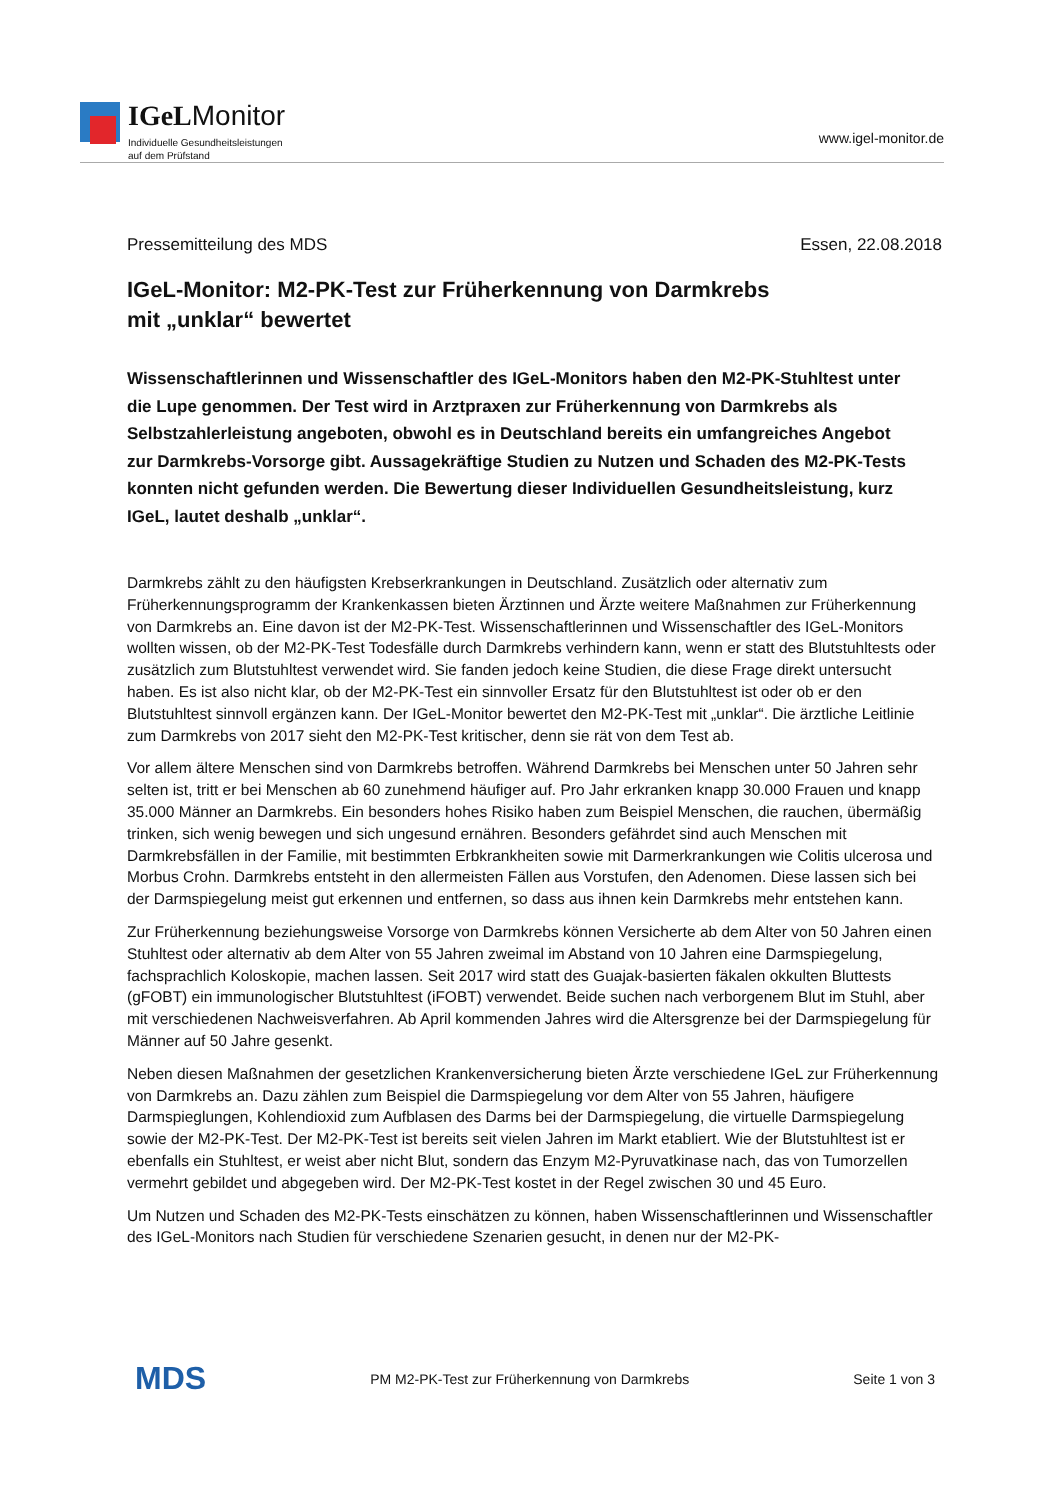IGeLMonitor
Individuelle Gesundheitsleistungen
auf dem Prüfstand
www.igel-monitor.de
Pressemitteilung des MDS Essen, 22.08.2018
IGeL-Monitor: M2-PK-Test zur Früherkennung von Darmkrebs
mit „unklar“ bewertet
Wissenschaftlerinnen und Wissenschaftler des IGeL-Monitors haben den M2-PK-Stuhltest unter die Lupe genommen. Der Test wird in Arztpraxen zur Früherkennung von Darmkrebs als Selbstzahlerleistung angeboten, obwohl es in Deutschland bereits ein umfangreiches Angebot zur Darmkrebs-Vorsorge gibt. Aussagekräftige Studien zu Nutzen und Schaden des M2-PK-Tests konnten nicht gefunden werden. Die Bewertung dieser Individuellen Gesundheitsleistung, kurz IGeL, lautet deshalb „unklar“.
Darmkrebs zählt zu den häufigsten Krebserkrankungen in Deutschland. Zusätzlich oder alternativ zum Früherkennungsprogramm der Krankenkassen bieten Ärztinnen und Ärzte weitere Maßnahmen zur Früherkennung von Darmkrebs an. Eine davon ist der M2-PK-Test. Wissenschaftlerinnen und Wissenschaftler des IGeL-Monitors wollten wissen, ob der M2-PK-Test Todesfälle durch Darmkrebs verhindern kann, wenn er statt des Blutstuhltests oder zusätzlich zum Blutstuhltest verwendet wird. Sie fanden jedoch keine Studien, die diese Frage direkt untersucht haben. Es ist also nicht klar, ob der M2-PK-Test ein sinnvoller Ersatz für den Blutstuhltest ist oder ob er den Blutstuhltest sinnvoll ergänzen kann. Der IGeL-Monitor bewertet den M2-PK-Test mit „unklar“. Die ärztliche Leitlinie zum Darmkrebs von 2017 sieht den M2-PK-Test kritischer, denn sie rät von dem Test ab.
Vor allem ältere Menschen sind von Darmkrebs betroffen. Während Darmkrebs bei Menschen unter 50 Jahren sehr selten ist, tritt er bei Menschen ab 60 zunehmend häufiger auf. Pro Jahr erkranken knapp 30.000 Frauen und knapp 35.000 Männer an Darmkrebs. Ein besonders hohes Risiko haben zum Beispiel Menschen, die rauchen, übermäßig trinken, sich wenig bewegen und sich ungesund ernähren. Besonders gefährdet sind auch Menschen mit Darmkrebsfällen in der Familie, mit bestimmten Erbkrankheiten sowie mit Darmerkrankungen wie Colitis ulcerosa und Morbus Crohn. Darmkrebs entsteht in den allermeisten Fällen aus Vorstufen, den Adenomen. Diese lassen sich bei der Darmspiegelung meist gut erkennen und entfernen, so dass aus ihnen kein Darmkrebs mehr entstehen kann.
Zur Früherkennung beziehungsweise Vorsorge von Darmkrebs können Versicherte ab dem Alter von 50 Jahren einen Stuhltest oder alternativ ab dem Alter von 55 Jahren zweimal im Abstand von 10 Jahren eine Darmspiegelung, fachsprachlich Koloskopie, machen lassen. Seit 2017 wird statt des Guajak-basierten fäkalen okkulten Bluttests (gFOBT) ein immunologischer Blutstuhltest (iFOBT) verwendet. Beide suchen nach verborgenem Blut im Stuhl, aber mit verschiedenen Nachweisverfahren. Ab April kommenden Jahres wird die Altersgrenze bei der Darmspiegelung für Männer auf 50 Jahre gesenkt.
Neben diesen Maßnahmen der gesetzlichen Krankenversicherung bieten Ärzte verschiedene IGeL zur Früherkennung von Darmkrebs an. Dazu zählen zum Beispiel die Darmspiegelung vor dem Alter von 55 Jahren, häufigere Darmspieglungen, Kohlendioxid zum Aufblasen des Darms bei der Darmspiegelung, die virtuelle Darmspiegelung sowie der M2-PK-Test. Der M2-PK-Test ist bereits seit vielen Jahren im Markt etabliert. Wie der Blutstuhltest ist er ebenfalls ein Stuhltest, er weist aber nicht Blut, sondern das Enzym M2-Pyruvatkinase nach, das von Tumorzellen vermehrt gebildet und abgegeben wird. Der M2-PK-Test kostet in der Regel zwischen 30 und 45 Euro.
Um Nutzen und Schaden des M2-PK-Tests einschätzen zu können, haben Wissenschaftlerinnen und Wissenschaftler des IGeL-Monitors nach Studien für verschiedene Szenarien gesucht, in denen nur der M2-PK-
MDS PM M2-PK-Test zur Früherkennung von Darmkrebs Seite 1 von 3